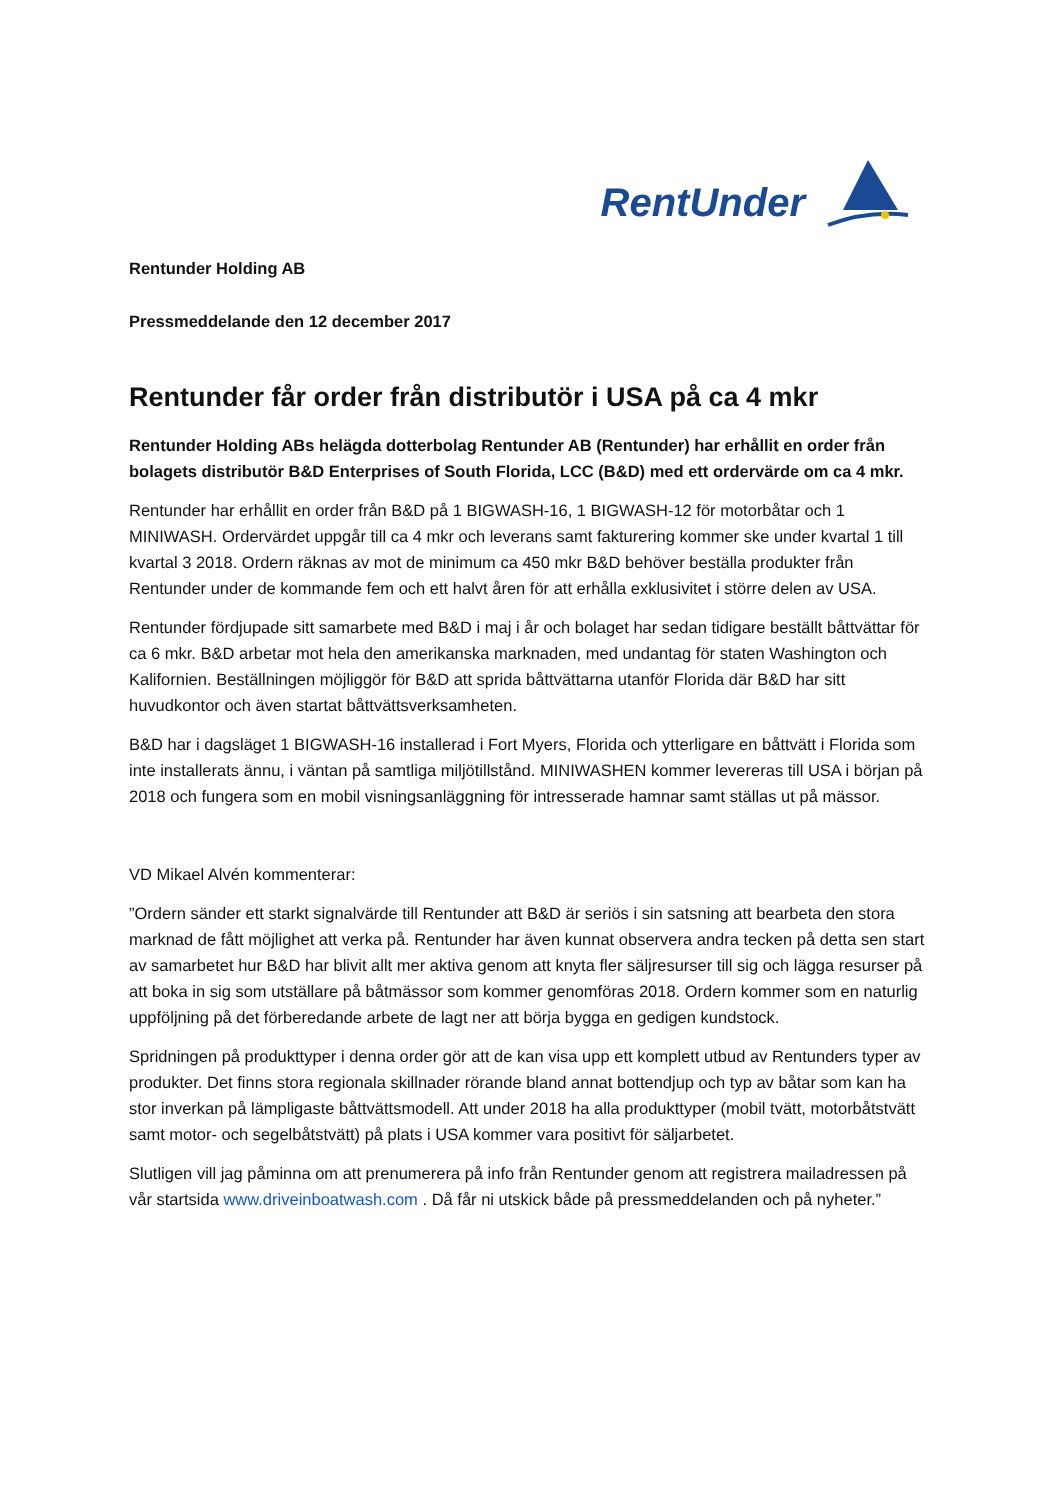RentUnder
Rentunder Holding AB
Pressmeddelande den 12 december 2017
Rentunder får order från distributör i USA på ca 4 mkr
Rentunder Holding ABs helägda dotterbolag Rentunder AB (Rentunder) har erhållit en order från bolagets distributör B&D Enterprises of South Florida, LCC (B&D) med ett ordervärde om ca 4 mkr.
Rentunder har erhållit en order från B&D på 1 BIGWASH-16, 1 BIGWASH-12 för motorbåtar och 1 MINIWASH. Ordervärdet uppgår till ca 4 mkr och leverans samt fakturering kommer ske under kvartal 1 till kvartal 3 2018. Ordern räknas av mot de minimum ca 450 mkr B&D behöver beställa produkter från Rentunder under de kommande fem och ett halvt åren för att erhålla exklusivitet i större delen av USA.
Rentunder fördjupade sitt samarbete med B&D i maj i år och bolaget har sedan tidigare beställt båttvättar för ca 6 mkr. B&D arbetar mot hela den amerikanska marknaden, med undantag för staten Washington och Kalifornien. Beställningen möjliggör för B&D att sprida båttvättarna utanför Florida där B&D har sitt huvudkontor och även startat båttvättsverksamheten.
B&D har i dagsläget 1 BIGWASH-16 installerad i Fort Myers, Florida och ytterligare en båttvätt i Florida som inte installerats ännu, i väntan på samtliga miljötillstånd. MINIWASHEN kommer levereras till USA i början på 2018 och fungera som en mobil visningsanläggning för intresserade hamnar samt ställas ut på mässor.
VD Mikael Alvén kommenterar:
”Ordern sänder ett starkt signalvärde till Rentunder att B&D är seriös i sin satsning att bearbeta den stora marknad de fått möjlighet att verka på. Rentunder har även kunnat observera andra tecken på detta sen start av samarbetet hur B&D har blivit allt mer aktiva genom att knyta fler säljresurser till sig och lägga resurser på att boka in sig som utställare på båtmässor som kommer genomföras 2018. Ordern kommer som en naturlig uppföljning på det förberedande arbete de lagt ner att börja bygga en gedigen kundstock.
Spridningen på produkttyper i denna order gör att de kan visa upp ett komplett utbud av Rentunders typer av produkter. Det finns stora regionala skillnader rörande bland annat bottendjup och typ av båtar som kan ha stor inverkan på lämpligaste båttvättsmodell. Att under 2018 ha alla produkttyper (mobil tvätt, motorbåtstvätt samt motor- och segelbåtstvätt) på plats i USA kommer vara positivt för säljarbetet.
Slutligen vill jag påminna om att prenumerera på info från Rentunder genom att registrera mailadressen på vår startsida www.driveinboatwash.com . Då får ni utskick både på pressmeddelanden och på nyheter.”